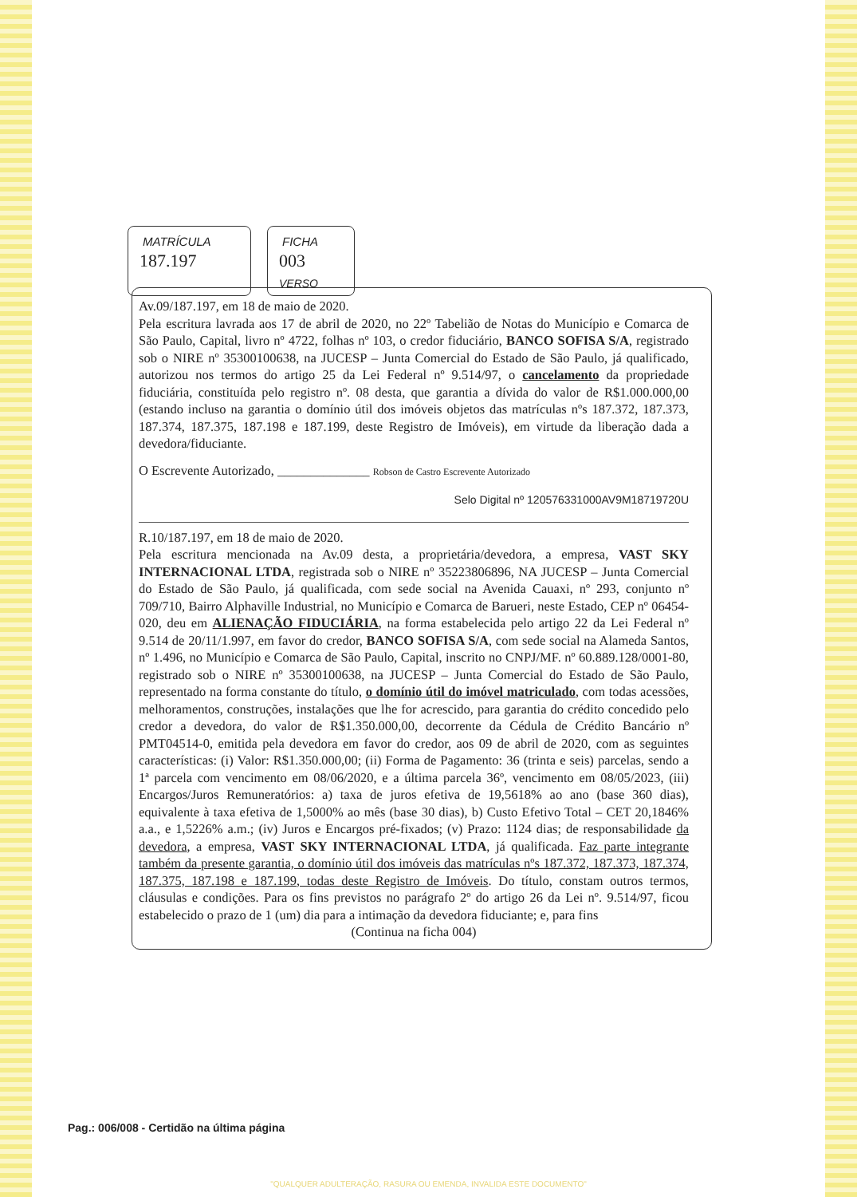MATRÍCULA
187.197
FICHA
003 VERSO
Av.09/187.197, em 18 de maio de 2020.
Pela escritura lavrada aos 17 de abril de 2020, no 22º Tabelião de Notas do Município e Comarca de São Paulo, Capital, livro nº 4722, folhas nº 103, o credor fiduciário, BANCO SOFISA S/A, registrado sob o NIRE nº 35300100638, na JUCESP – Junta Comercial do Estado de São Paulo, já qualificado, autorizou nos termos do artigo 25 da Lei Federal nº 9.514/97, o cancelamento da propriedade fiduciária, constituída pelo registro nº. 08 desta, que garantia a dívida do valor de R$1.000.000,00 (estando incluso na garantia o domínio útil dos imóveis objetos das matrículas nºs 187.372, 187.373, 187.374, 187.375, 187.198 e 187.199, deste Registro de Imóveis), em virtude da liberação dada a devedora/fiduciante.
O Escrevente Autorizado, ______________ Robson de Castro Escrevente Autorizado
Selo Digital nº 120576331000AV9M18719720U
R.10/187.197, em 18 de maio de 2020.
Pela escritura mencionada na Av.09 desta, a proprietária/devedora, a empresa, VAST SKY INTERNACIONAL LTDA, registrada sob o NIRE nº 35223806896, NA JUCESP – Junta Comercial do Estado de São Paulo, já qualificada, com sede social na Avenida Cauaxi, nº 293, conjunto nº 709/710, Bairro Alphaville Industrial, no Município e Comarca de Barueri, neste Estado, CEP nº 06454-020, deu em ALIENAÇÃO FIDUCIÁRIA, na forma estabelecida pelo artigo 22 da Lei Federal nº 9.514 de 20/11/1.997, em favor do credor, BANCO SOFISA S/A, com sede social na Alameda Santos, nº 1.496, no Município e Comarca de São Paulo, Capital, inscrito no CNPJ/MF. nº 60.889.128/0001-80, registrado sob o NIRE nº 35300100638, na JUCESP – Junta Comercial do Estado de São Paulo, representado na forma constante do título, o domínio útil do imóvel matriculado, com todas acessões, melhoramentos, construções, instalações que lhe for acrescido, para garantia do crédito concedido pelo credor a devedora, do valor de R$1.350.000,00, decorrente da Cédula de Crédito Bancário nº PMT04514-0, emitida pela devedora em favor do credor, aos 09 de abril de 2020, com as seguintes características: (i) Valor: R$1.350.000,00; (ii) Forma de Pagamento: 36 (trinta e seis) parcelas, sendo a 1ª parcela com vencimento em 08/06/2020, e a última parcela 36º, vencimento em 08/05/2023, (iii) Encargos/Juros Remuneratórios: a) taxa de juros efetiva de 19,5618% ao ano (base 360 dias), equivalente à taxa efetiva de 1,5000% ao mês (base 30 dias), b) Custo Efetivo Total – CET 20,1846% a.a., e 1,5226% a.m.; (iv) Juros e Encargos pré-fixados; (v) Prazo: 1124 dias; de responsabilidade da devedora, a empresa, VAST SKY INTERNACIONAL LTDA, já qualificada. Faz parte integrante também da presente garantia, o domínio útil dos imóveis das matrículas nºs 187.372, 187.373, 187.374, 187.375, 187.198 e 187.199, todas deste Registro de Imóveis. Do título, constam outros termos, cláusulas e condições. Para os fins previstos no parágrafo 2º do artigo 26 da Lei nº. 9.514/97, ficou estabelecido o prazo de 1 (um) dia para a intimação da devedora fiduciante; e, para fins
(Continua na ficha 004)
Pag.: 006/008 - Certidão na última página
"QUALQUER ADULTERAÇÃO, RASURA OU EMENDA, INVALIDA ESTE DOCUMENTO"